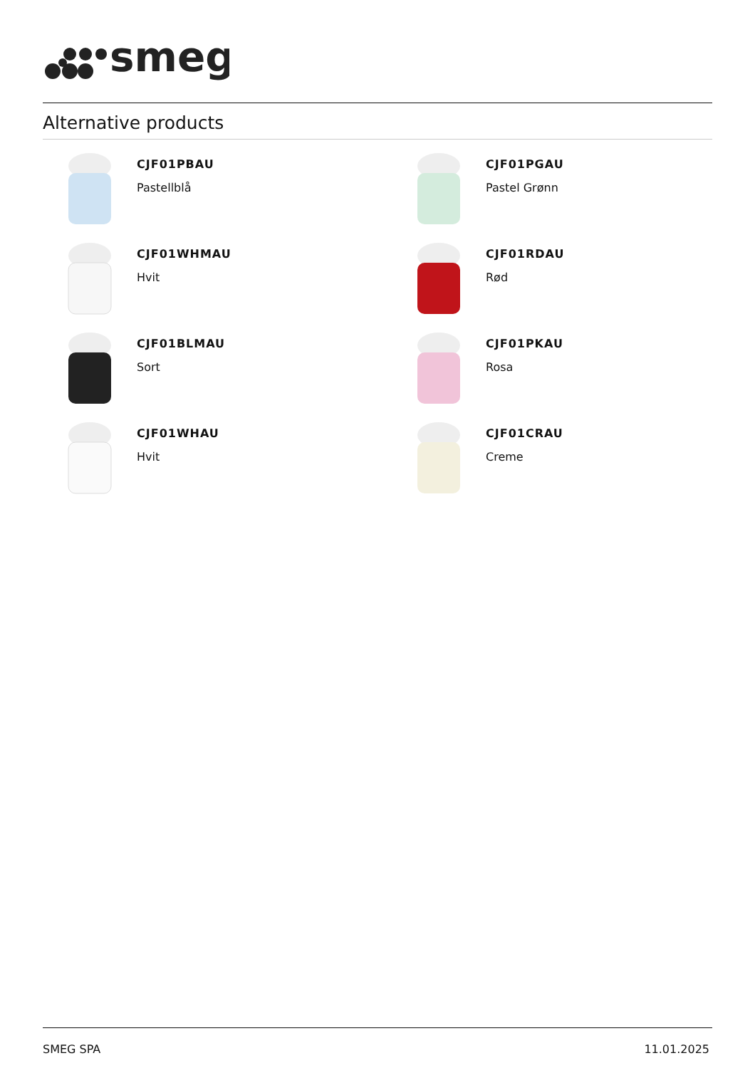smeg
Alternative products
CJF01PBAU
Pastellblå
CJF01PGAU
Pastel Grønn
CJF01WHMAU
Hvit
CJF01RDAU
Rød
CJF01BLMAU
Sort
CJF01PKAU
Rosa
CJF01WHAU
Hvit
CJF01CRAU
Creme
SMEG SPA 11.01.2025